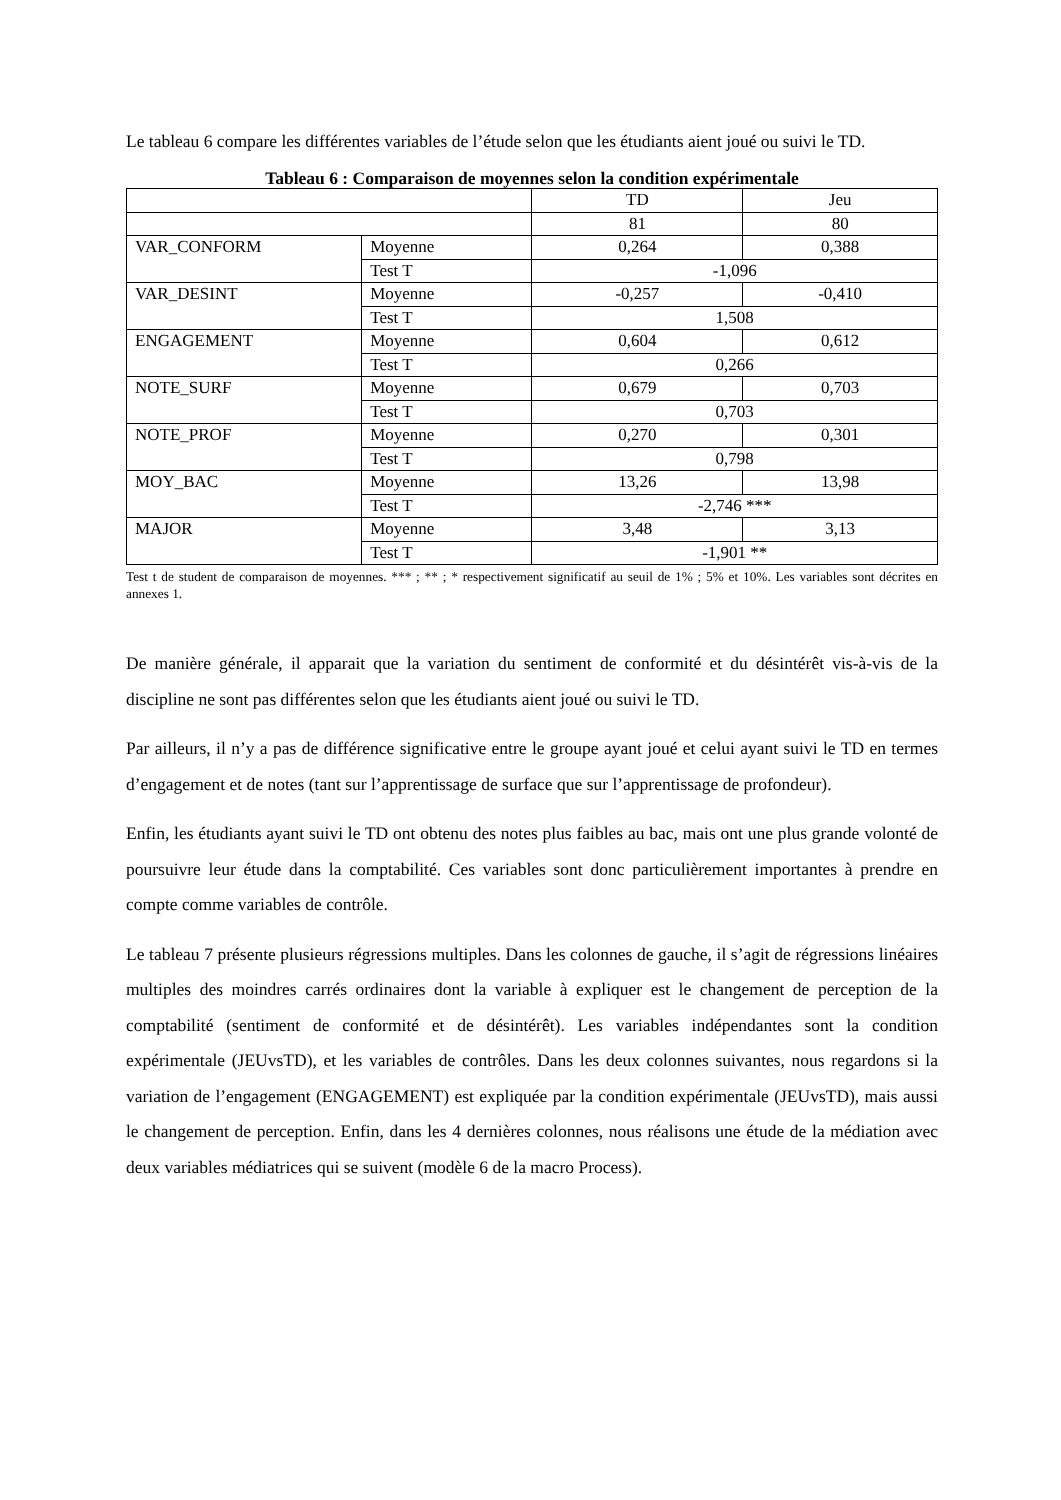Le tableau 6 compare les différentes variables de l’étude selon que les étudiants aient joué ou suivi le TD.
Tableau 6 : Comparaison de moyennes selon la condition expérimentale
| | | TD | Jeu |
| | | 81 | 80 |
| VAR_CONFORM | Moyenne | 0,264 | 0,388 |
| | Test T | -1,096 | |
| VAR_DESINT | Moyenne | -0,257 | -0,410 |
| | Test T | 1,508 | |
| ENGAGEMENT | Moyenne | 0,604 | 0,612 |
| | Test T | 0,266 | |
| NOTE_SURF | Moyenne | 0,679 | 0,703 |
| | Test T | 0,703 | |
| NOTE_PROF | Moyenne | 0,270 | 0,301 |
| | Test T | 0,798 | |
| MOY_BAC | Moyenne | 13,26 | 13,98 |
| | Test T | -2,746 *** | |
| MAJOR | Moyenne | 3,48 | 3,13 |
| | Test T | -1,901 ** | |
Test t de student de comparaison de moyennes. *** ; ** ; * respectivement significatif au seuil de 1% ; 5% et 10%. Les variables sont décrites en annexes 1.
De manière générale, il apparait que la variation du sentiment de conformité et du désintérêt vis-à-vis de la discipline ne sont pas différentes selon que les étudiants aient joué ou suivi le TD.
Par ailleurs, il n’y a pas de différence significative entre le groupe ayant joué et celui ayant suivi le TD en termes d’engagement et de notes (tant sur l’apprentissage de surface que sur l’apprentissage de profondeur).
Enfin, les étudiants ayant suivi le TD ont obtenu des notes plus faibles au bac, mais ont une plus grande volonté de poursuivre leur étude dans la comptabilité. Ces variables sont donc particulièrement importantes à prendre en compte comme variables de contrôle.
Le tableau 7 présente plusieurs régressions multiples. Dans les colonnes de gauche, il s’agit de régressions linéaires multiples des moindres carrés ordinaires dont la variable à expliquer est le changement de perception de la comptabilité (sentiment de conformité et de désintérêt). Les variables indépendantes sont la condition expérimentale (JEUvsTD), et les variables de contrôles. Dans les deux colonnes suivantes, nous regardons si la variation de l’engagement (ENGAGEMENT) est expliquée par la condition expérimentale (JEUvsTD), mais aussi le changement de perception. Enfin, dans les 4 dernières colonnes, nous réalisons une étude de la médiation avec deux variables médiatrices qui se suivent (modèle 6 de la macro Process).